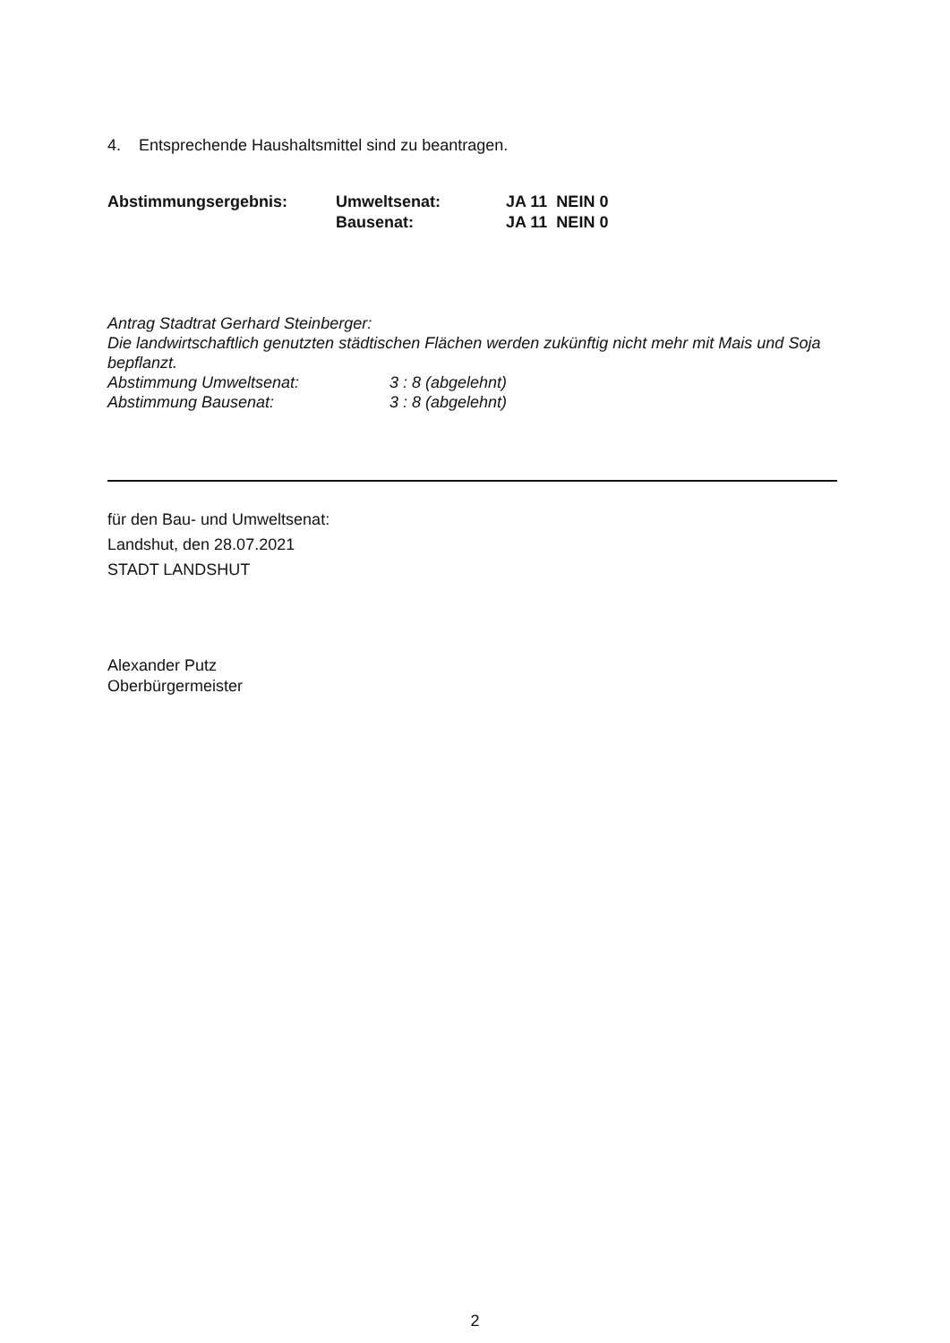4. Entsprechende Haushaltsmittel sind zu beantragen.
Abstimmungsergebnis: Umweltsenat:
Bausenat:
JA 11 NEIN 0
JA 11 NEIN 0
Antrag Stadtrat Gerhard Steinberger:
Die landwirtschaftlich genutzten städtischen Flächen werden zukünftig nicht mehr mit Mais und Soja bepflanzt.
Abstimmung Umweltsenat: 3 : 8 (abgelehnt)
Abstimmung Bausenat: 3 : 8 (abgelehnt)
für den Bau- und Umweltsenat:
Landshut, den 28.07.2021
STADT LANDSHUT
Alexander Putz
Oberbürgermeister
2